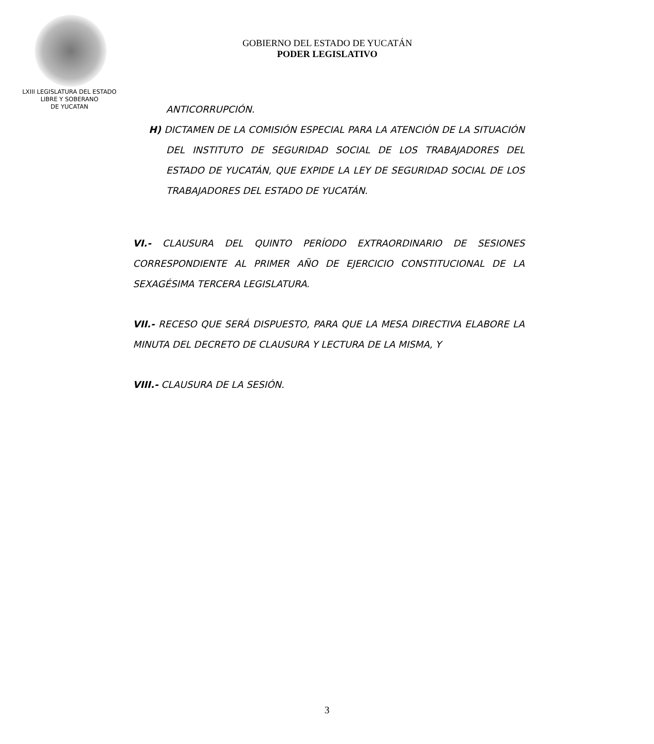LXIII LEGISLATURA DEL ESTADO
LIBRE Y SOBERANO
DE YUCATAN
GOBIERNO DEL ESTADO DE YUCATÁN
PODER LEGISLATIVO
ANTICORRUPCIÓN.
H) DICTAMEN DE LA COMISIÓN ESPECIAL PARA LA ATENCIÓN DE LA SITUACIÓN DEL INSTITUTO DE SEGURIDAD SOCIAL DE LOS TRABAJADORES DEL ESTADO DE YUCATÁN, QUE EXPIDE LA LEY DE SEGURIDAD SOCIAL DE LOS TRABAJADORES DEL ESTADO DE YUCATÁN.
VI.- CLAUSURA DEL QUINTO PERÍODO EXTRAORDINARIO DE SESIONES CORRESPONDIENTE AL PRIMER AÑO DE EJERCICIO CONSTITUCIONAL DE LA SEXAGÉSIMA TERCERA LEGISLATURA.
VII.- RECESO QUE SERÁ DISPUESTO, PARA QUE LA MESA DIRECTIVA ELABORE LA MINUTA DEL DECRETO DE CLAUSURA Y LECTURA DE LA MISMA, Y
VIII.- CLAUSURA DE LA SESIÓN.
3